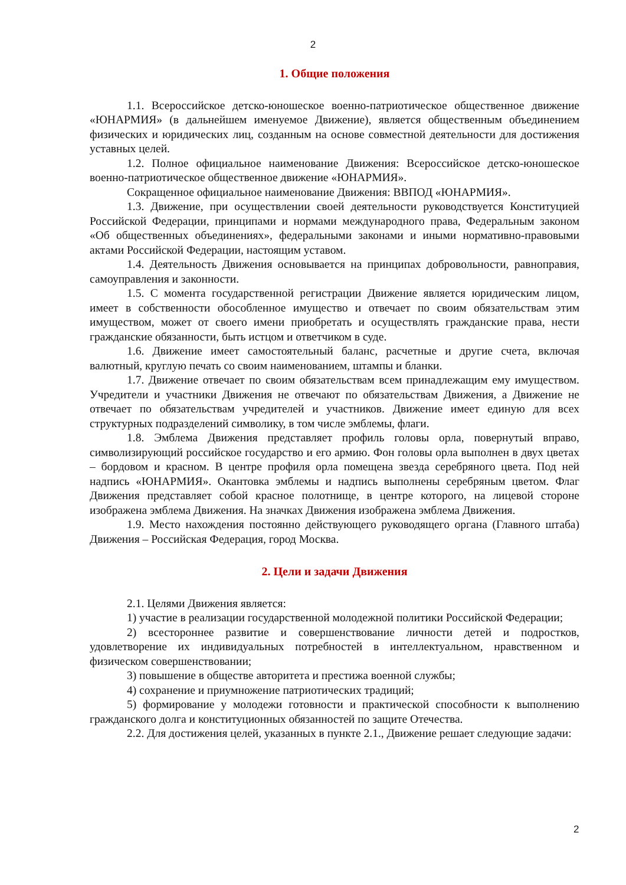2
1. Общие положения
1.1. Всероссийское детско-юношеское военно-патриотическое общественное движение «ЮНАРМИЯ» (в дальнейшем именуемое Движение), является общественным объединением физических и юридических лиц, созданным на основе совместной деятельности для достижения уставных целей.
1.2. Полное официальное наименование Движения: Всероссийское детско-юношеское военно-патриотическое общественное движение «ЮНАРМИЯ».
Сокращенное официальное наименование Движения: ВВПОД «ЮНАРМИЯ».
1.3. Движение, при осуществлении своей деятельности руководствуется Конституцией Российской Федерации, принципами и нормами международного права, Федеральным законом «Об общественных объединениях», федеральными законами и иными нормативно-правовыми актами Российской Федерации, настоящим уставом.
1.4. Деятельность Движения основывается на принципах добровольности, равноправия, самоуправления и законности.
1.5. С момента государственной регистрации Движение является юридическим лицом, имеет в собственности обособленное имущество и отвечает по своим обязательствам этим имуществом, может от своего имени приобретать и осуществлять гражданские права, нести гражданские обязанности, быть истцом и ответчиком в суде.
1.6. Движение имеет самостоятельный баланс, расчетные и другие счета, включая валютный, круглую печать со своим наименованием, штампы и бланки.
1.7. Движение отвечает по своим обязательствам всем принадлежащим ему имуществом. Учредители и участники Движения не отвечают по обязательствам Движения, а Движение не отвечает по обязательствам учредителей и участников. Движение имеет единую для всех структурных подразделений символику, в том числе эмблемы, флаги.
1.8. Эмблема Движения представляет профиль головы орла, повернутый вправо, символизирующий российское государство и его армию. Фон головы орла выполнен в двух цветах – бордовом и красном. В центре профиля орла помещена звезда серебряного цвета. Под ней надпись «ЮНАРМИЯ». Окантовка эмблемы и надпись выполнены серебряным цветом. Флаг Движения представляет собой красное полотнище, в центре которого, на лицевой стороне изображена эмблема Движения. На значках Движения изображена эмблема Движения.
1.9. Место нахождения постоянно действующего руководящего органа (Главного штаба) Движения – Российская Федерация, город Москва.
2. Цели и задачи Движения
2.1. Целями Движения является:
1) участие в реализации государственной молодежной политики Российской Федерации;
2) всестороннее развитие и совершенствование личности детей и подростков, удовлетворение их индивидуальных потребностей в интеллектуальном, нравственном и физическом совершенствовании;
3) повышение в обществе авторитета и престижа военной службы;
4) сохранение и приумножение патриотических традиций;
5) формирование у молодежи готовности и практической способности к выполнению гражданского долга и конституционных обязанностей по защите Отечества.
2.2. Для достижения целей, указанных в пункте 2.1., Движение решает следующие задачи:
2